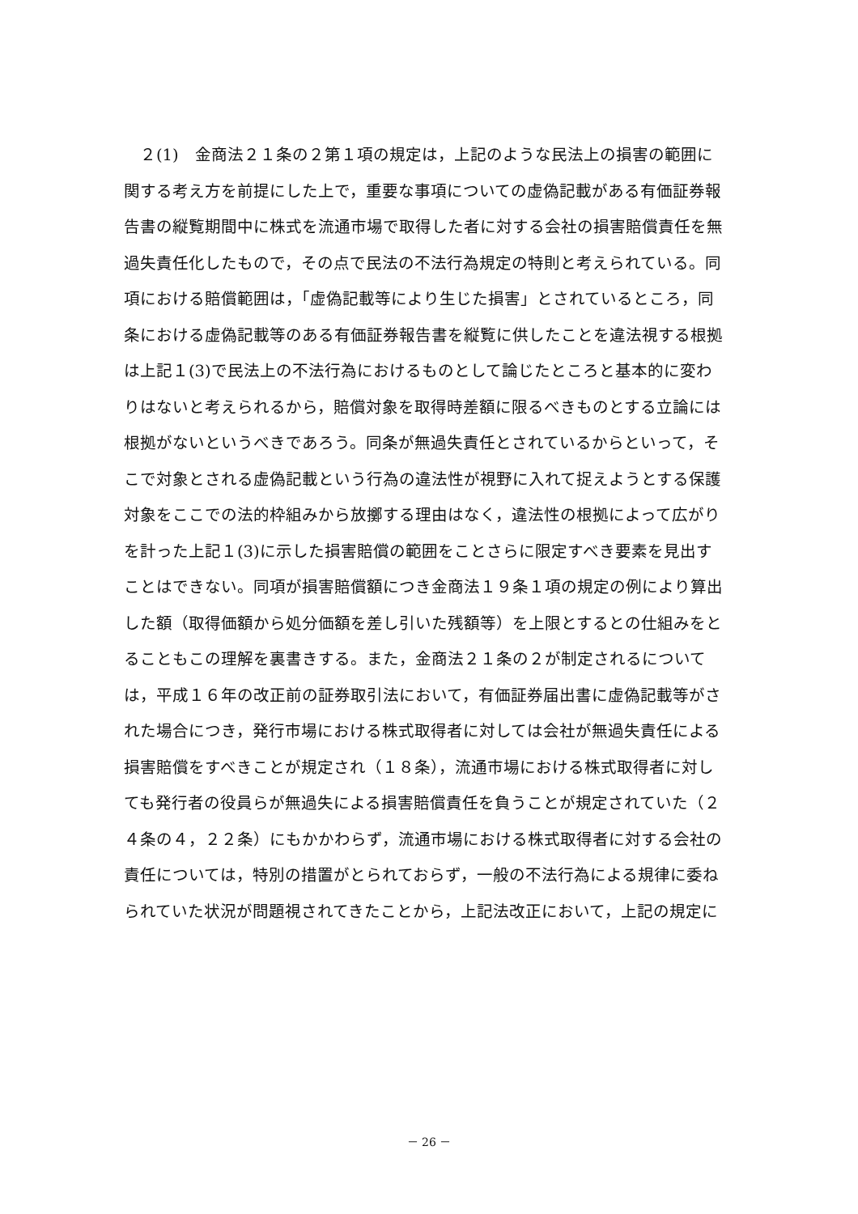２(1)　金商法２１条の２第１項の規定は，上記のような民法上の損害の範囲に
関する考え方を前提にした上で，重要な事項についての虚偽記載がある有価証券報
告書の縦覧期間中に株式を流通市場で取得した者に対する会社の損害賠償責任を無
過失責任化したもので，その点で民法の不法行為規定の特則と考えられている。同
項における賠償範囲は，「虚偽記載等により生じた損害」とされているところ，同
条における虚偽記載等のある有価証券報告書を縦覧に供したことを違法視する根拠
は上記１(3)で民法上の不法行為におけるものとして論じたところと基本的に変わ
りはないと考えられるから，賠償対象を取得時差額に限るべきものとする立論には
根拠がないというべきであろう。同条が無過失責任とされているからといって，そ
こで対象とされる虚偽記載という行為の違法性が視野に入れて捉えようとする保護
対象をここでの法的枠組みから放擲する理由はなく，違法性の根拠によって広がり
を計った上記１(3)に示した損害賠償の範囲をことさらに限定すべき要素を見出す
ことはできない。同項が損害賠償額につき金商法１９条１項の規定の例により算出
した額（取得価額から処分価額を差し引いた残額等）を上限とするとの仕組みをと
ることもこの理解を裏書きする。また，金商法２１条の２が制定されるについて
は，平成１６年の改正前の証券取引法において，有価証券届出書に虚偽記載等がさ
れた場合につき，発行市場における株式取得者に対しては会社が無過失責任による
損害賠償をすべきことが規定され（１８条），流通市場における株式取得者に対し
ても発行者の役員らが無過失による損害賠償責任を負うことが規定されていた（２
４条の４，２２条）にもかかわらず，流通市場における株式取得者に対する会社の
責任については，特別の措置がとられておらず，一般の不法行為による規律に委ね
られていた状況が問題視されてきたことから，上記法改正において，上記の規定に
－ 26 －